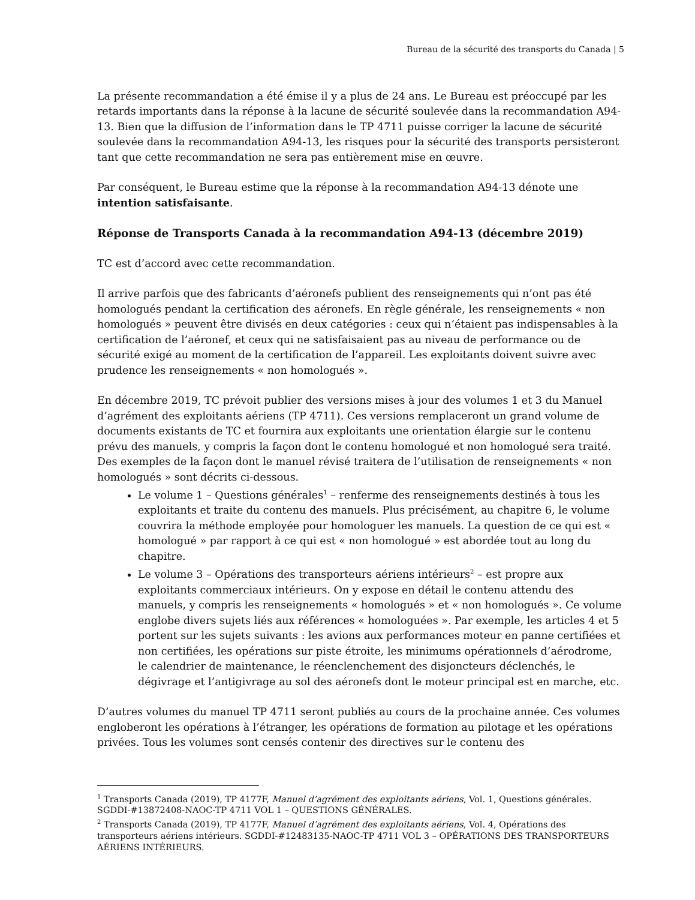Bureau de la sécurité des transports du Canada | 5
La présente recommandation a été émise il y a plus de 24 ans. Le Bureau est préoccupé par les retards importants dans la réponse à la lacune de sécurité soulevée dans la recommandation A94-13. Bien que la diffusion de l’information dans le TP 4711 puisse corriger la lacune de sécurité soulevée dans la recommandation A94-13, les risques pour la sécurité des transports persisteront tant que cette recommandation ne sera pas entièrement mise en œuvre.
Par conséquent, le Bureau estime que la réponse à la recommandation A94-13 dénote une intention satisfaisante.
Réponse de Transports Canada à la recommandation A94-13 (décembre 2019)
TC est d’accord avec cette recommandation.
Il arrive parfois que des fabricants d’aéronefs publient des renseignements qui n’ont pas été homologués pendant la certification des aéronefs. En règle générale, les renseignements « non homologués » peuvent être divisés en deux catégories : ceux qui n’étaient pas indispensables à la certification de l’aéronef, et ceux qui ne satisfaisaient pas au niveau de performance ou de sécurité exigé au moment de la certification de l’appareil. Les exploitants doivent suivre avec prudence les renseignements « non homologués ».
En décembre 2019, TC prévoit publier des versions mises à jour des volumes 1 et 3 du Manuel d’agrément des exploitants aériens (TP 4711). Ces versions remplaceront un grand volume de documents existants de TC et fournira aux exploitants une orientation élargie sur le contenu prévu des manuels, y compris la façon dont le contenu homologué et non homologué sera traité. Des exemples de la façon dont le manuel révisé traitera de l’utilisation de renseignements « non homologués » sont décrits ci-dessous.
Le volume 1 – Questions générales<sup>1</sup> – renferme des renseignements destinés à tous les exploitants et traite du contenu des manuels. Plus précisément, au chapitre 6, le volume couvrira la méthode employée pour homologuer les manuels. La question de ce qui est « homologué » par rapport à ce qui est « non homologué » est abordée tout au long du chapitre.
Le volume 3 – Opérations des transporteurs aériens intérieurs<sup>2</sup> – est propre aux exploitants commerciaux intérieurs. On y expose en détail le contenu attendu des manuels, y compris les renseignements « homologués » et « non homologués ». Ce volume englobe divers sujets liés aux références « homologuées ». Par exemple, les articles 4 et 5 portent sur les sujets suivants : les avions aux performances moteur en panne certifiées et non certifiées, les opérations sur piste étroite, les minimums opérationnels d’aérodrome, le calendrier de maintenance, le réenclenchement des disjoncteurs déclenchés, le dégivrage et l’antigivrage au sol des aéronefs dont le moteur principal est en marche, etc.
D’autres volumes du manuel TP 4711 seront publiés au cours de la prochaine année. Ces volumes engloberont les opérations à l’étranger, les opérations de formation au pilotage et les opérations privées. Tous les volumes sont censés contenir des directives sur le contenu des
<sup>1</sup> Transports Canada (2019), TP 4177F, Manuel d’agrément des exploitants aériens, Vol. 1, Questions générales. SGDDI-#13872408-NAOC-TP 4711 VOL 1 – QUESTIONS GÉNÉRALES.
<sup>2</sup> Transports Canada (2019), TP 4177F, Manuel d’agrément des exploitants aériens, Vol. 4, Opérations des transporteurs aériens intérieurs. SGDDI-#12483135-NAOC-TP 4711 VOL 3 – OPÉRATIONS DES TRANSPORTEURS AÉRIENS INTÉRIEURS.